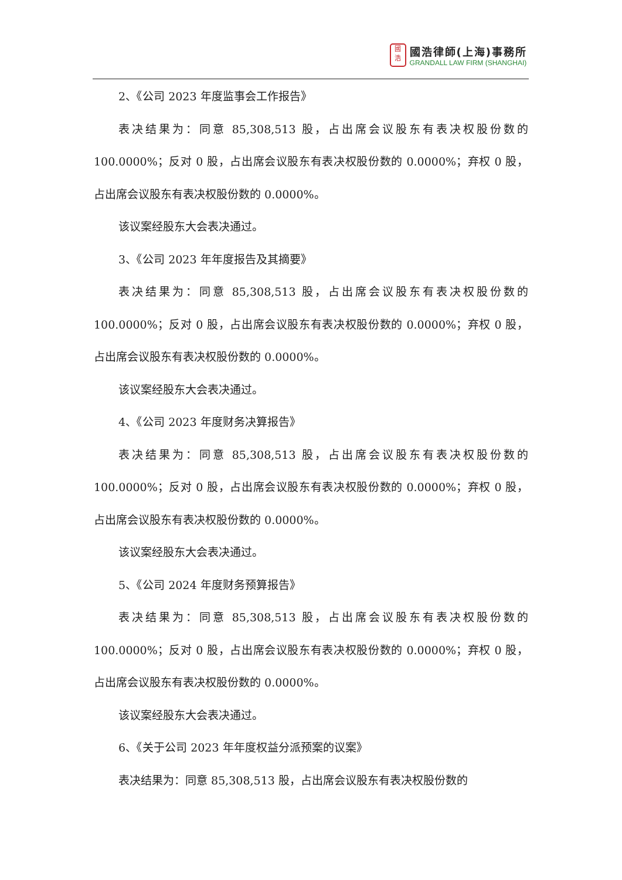國
浩
國浩律師(上海)事務所
GRANDALL LAW FIRM (SHANGHAI)
2、《公司 2023 年度监事会工作报告》
表决结果为：同意 85,308,513 股，占出席会议股东有表决权股份数的 100.0000%；反对 0 股，占出席会议股东有表决权股份数的 0.0000%；弃权 0 股，占出席会议股东有表决权股份数的 0.0000%。
该议案经股东大会表决通过。
3、《公司 2023 年年度报告及其摘要》
表决结果为：同意 85,308,513 股，占出席会议股东有表决权股份数的 100.0000%；反对 0 股，占出席会议股东有表决权股份数的 0.0000%；弃权 0 股，占出席会议股东有表决权股份数的 0.0000%。
该议案经股东大会表决通过。
4、《公司 2023 年度财务决算报告》
表决结果为：同意 85,308,513 股，占出席会议股东有表决权股份数的 100.0000%；反对 0 股，占出席会议股东有表决权股份数的 0.0000%；弃权 0 股，占出席会议股东有表决权股份数的 0.0000%。
该议案经股东大会表决通过。
5、《公司 2024 年度财务预算报告》
表决结果为：同意 85,308,513 股，占出席会议股东有表决权股份数的 100.0000%；反对 0 股，占出席会议股东有表决权股份数的 0.0000%；弃权 0 股，占出席会议股东有表决权股份数的 0.0000%。
该议案经股东大会表决通过。
6、《关于公司 2023 年年度权益分派预案的议案》
表决结果为：同意 85,308,513 股，占出席会议股东有表决权股份数的